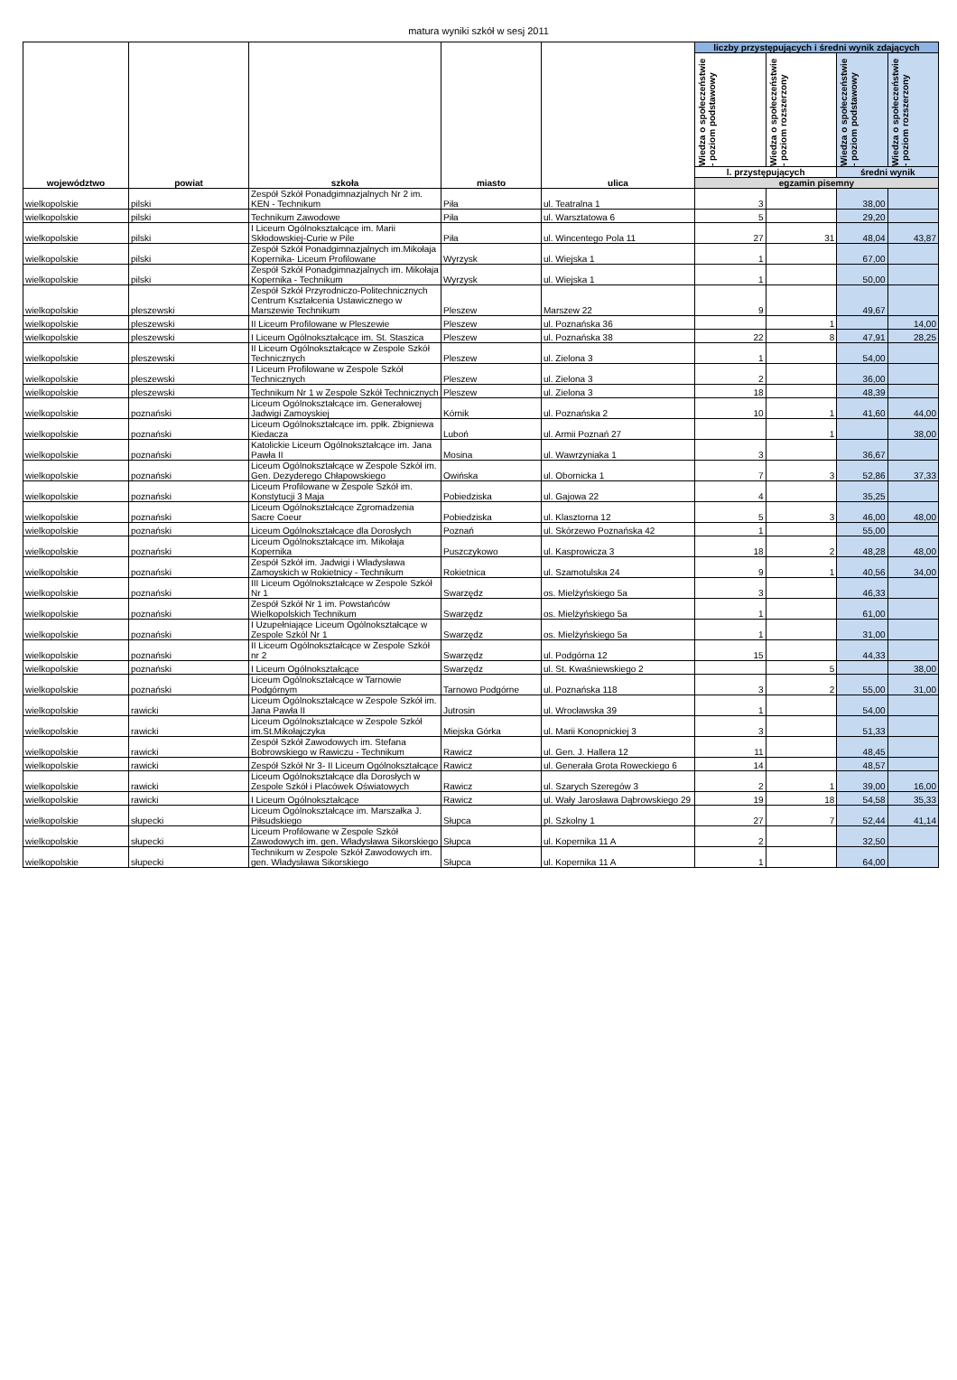matura wyniki szkół w sesj 2011
| województwo | powiat | szkoła | miasto | ulica | liczby przystępujących i średni wynik zdających | | | |
| --- | --- | --- | --- | --- | --- | --- | --- | --- |
| | | | | | Wiedza o społeczeństwie - poziom podstawowy | Wiedza o społeczeństwie - poziom rozszerzony | Wiedza o społeczeństwie - poziom podstawowy | Wiedza o społeczeństwie - poziom rozszerzony |
| | | | | | l. przystępujących | | średni wynik | |
| | | | | | egzamin pisemny | | | |
| wielkopolskie | pilski | Zespół Szkół Ponadgimnazjalnych Nr 2 im. KEN - Technikum | Piła | ul. Teatralna 1 | 3 | | 38,00 | |
| wielkopolskie | pilski | Technikum Zawodowe | Piła | ul. Warsztatowa 6 | 5 | | 29,20 | |
| wielkopolskie | pilski | I Liceum Ogólnokształcące im. Marii Skłodowskiej-Curie w Pile | Piła | ul. Wincentego Pola 11 | 27 | 31 | 48,04 | 43,87 |
| wielkopolskie | pilski | Zespół Szkół Ponadgimnazjalnych im.Mikołaja Kopernika- Liceum Profilowane | Wyrzysk | ul. Wiejska 1 | 1 | | 67,00 | |
| wielkopolskie | pilski | Zespół Szkół Ponadgimnazjalnych im. Mikołaja Kopernika - Technikum | Wyrzysk | ul. Wiejska 1 | 1 | | 50,00 | |
| wielkopolskie | pleszewski | Zespół Szkół Przyrodniczo-Politechnicznych Centrum Kształcenia Ustawicznego w Marszewie Technikum | Pleszew | Marszew 22 | 9 | | 49,67 | |
| wielkopolskie | pleszewski | II Liceum Profilowane w Pleszewie | Pleszew | ul. Poznańska 36 | | 1 | | 14,00 |
| wielkopolskie | pleszewski | I Liceum Ogólnokształcące im. St. Staszica | Pleszew | ul. Poznańska 38 | 22 | 8 | 47,91 | 28,25 |
| wielkopolskie | pleszewski | II Liceum Ogólnokształcące w Zespole Szkół Technicznych | Pleszew | ul. Zielona 3 | 1 | | 54,00 | |
| wielkopolskie | pleszewski | I Liceum Profilowane w Zespole Szkół Technicznych | Pleszew | ul. Zielona 3 | 2 | | 36,00 | |
| wielkopolskie | pleszewski | Technikum Nr 1 w Zespole Szkół Technicznych | Pleszew | ul. Zielona 3 | 18 | | 48,39 | |
| wielkopolskie | poznański | Liceum Ogólnokształcące im. Generałowej Jadwigi Zamoyskiej | Kórnik | ul. Poznańska 2 | 10 | 1 | 41,60 | 44,00 |
| wielkopolskie | poznański | Liceum Ogólnokształcące im. ppłk. Zbigniewa Kiedacza | Luboń | ul. Armii Poznań 27 | | 1 | | 38,00 |
| wielkopolskie | poznański | Katolickie Liceum Ogólnokształcące im. Jana Pawła II | Mosina | ul. Wawrzyniaka 1 | 3 | | 36,67 | |
| wielkopolskie | poznański | Liceum Ogólnokształcące w Zespole Szkół im. Gen. Dezyderego Chłapowskiego | Owińska | ul. Obornicka 1 | 7 | 3 | 52,86 | 37,33 |
| wielkopolskie | poznański | Liceum Profilowane w Zespole Szkół im. Konstytucji 3 Maja | Pobiedziska | ul. Gajowa 22 | 4 | | 35,25 | |
| wielkopolskie | poznański | Liceum Ogólnokształcące Zgromadzenia Sacre Coeur | Pobiedziska | ul. Klasztorna 12 | 5 | 3 | 46,00 | 48,00 |
| wielkopolskie | poznański | Liceum Ogólnokształcące dla Dorosłych | Poznań | ul. Skórzewo Poznańska 42 | 1 | | 55,00 | |
| wielkopolskie | poznański | Liceum Ogólnokształcące im. Mikołaja Kopernika | Puszczykowo | ul. Kasprowicza 3 | 18 | 2 | 48,28 | 48,00 |
| wielkopolskie | poznański | Zespół Szkół im. Jadwigi i Władysława Zamoyskich w Rokietnicy - Technikum | Rokietnica | ul. Szamotulska 24 | 9 | 1 | 40,56 | 34,00 |
| wielkopolskie | poznański | III Liceum Ogólnokształcące w Zespole Szkół Nr 1 | Swarzędz | os. Mielżyńskiego 5a | 3 | | 46,33 | |
| wielkopolskie | poznański | Zespół Szkół Nr 1 im. Powstańców Wielkopolskich Technikum | Swarzędz | os. Mielżyńskiego 5a | 1 | | 61,00 | |
| wielkopolskie | poznański | I Uzupełniające Liceum Ogólnokształcące w Zespole Szkól Nr 1 | Swarzędz | os. Mielżyńskiego 5a | 1 | | 31,00 | |
| wielkopolskie | poznański | II Liceum Ogólnokształcące w Zespole Szkół nr 2 | Swarzędz | ul. Podgórna 12 | 15 | | 44,33 | |
| wielkopolskie | poznański | I Liceum Ogólnokształcące | Swarzędz | ul. St. Kwaśniewskiego 2 | | 5 | | 38,00 |
| wielkopolskie | poznański | Liceum Ogólnokształcące w Tarnowie Podgórnym | Tarnowo Podgórne | ul. Poznańska 118 | 3 | 2 | 55,00 | 31,00 |
| wielkopolskie | rawicki | Liceum Ogólnokształcące w Zespole Szkół im. Jana Pawła II | Jutrosin | ul. Wrocławska 39 | 1 | | 54,00 | |
| wielkopolskie | rawicki | Liceum Ogólnokształcące w Zespole Szkół im.St.Mikołajczyka | Miejska Górka | ul. Marii Konopnickiej 3 | 3 | | 51,33 | |
| wielkopolskie | rawicki | Zespół Szkół Zawodowych im. Stefana Bobrowskiego w Rawiczu - Technikum | Rawicz | ul. Gen. J. Hallera 12 | 11 | | 48,45 | |
| wielkopolskie | rawicki | Zespół Szkół Nr 3- II Liceum Ogólnokształcące | Rawicz | ul. Generała Grota Roweckiego 6 | 14 | | 48,57 | |
| wielkopolskie | rawicki | Liceum Ogólnokształcące dla Dorosłych w Zespole Szkół i Placówek Oświatowych | Rawicz | ul. Szarych Szeregów 3 | 2 | 1 | 39,00 | 16,00 |
| wielkopolskie | rawicki | I Liceum Ogólnokształcące | Rawicz | ul. Wały Jarosława Dąbrowskiego 29 | 19 | 18 | 54,58 | 35,33 |
| wielkopolskie | słupecki | Liceum Ogólnokształcące im. Marszałka J. Piłsudskiego | Słupca | pl. Szkolny 1 | 27 | 7 | 52,44 | 41,14 |
| wielkopolskie | słupecki | Liceum Profilowane w Zespole Szkół Zawodowych im. gen. Władysława Sikorskiego | Słupca | ul. Kopernika 11 A | 2 | | 32,50 | |
| wielkopolskie | słupecki | Technikum w Zespole Szkół Zawodowych im. gen. Władysława Sikorskiego | Słupca | ul. Kopernika 11 A | 1 | | 64,00 | |